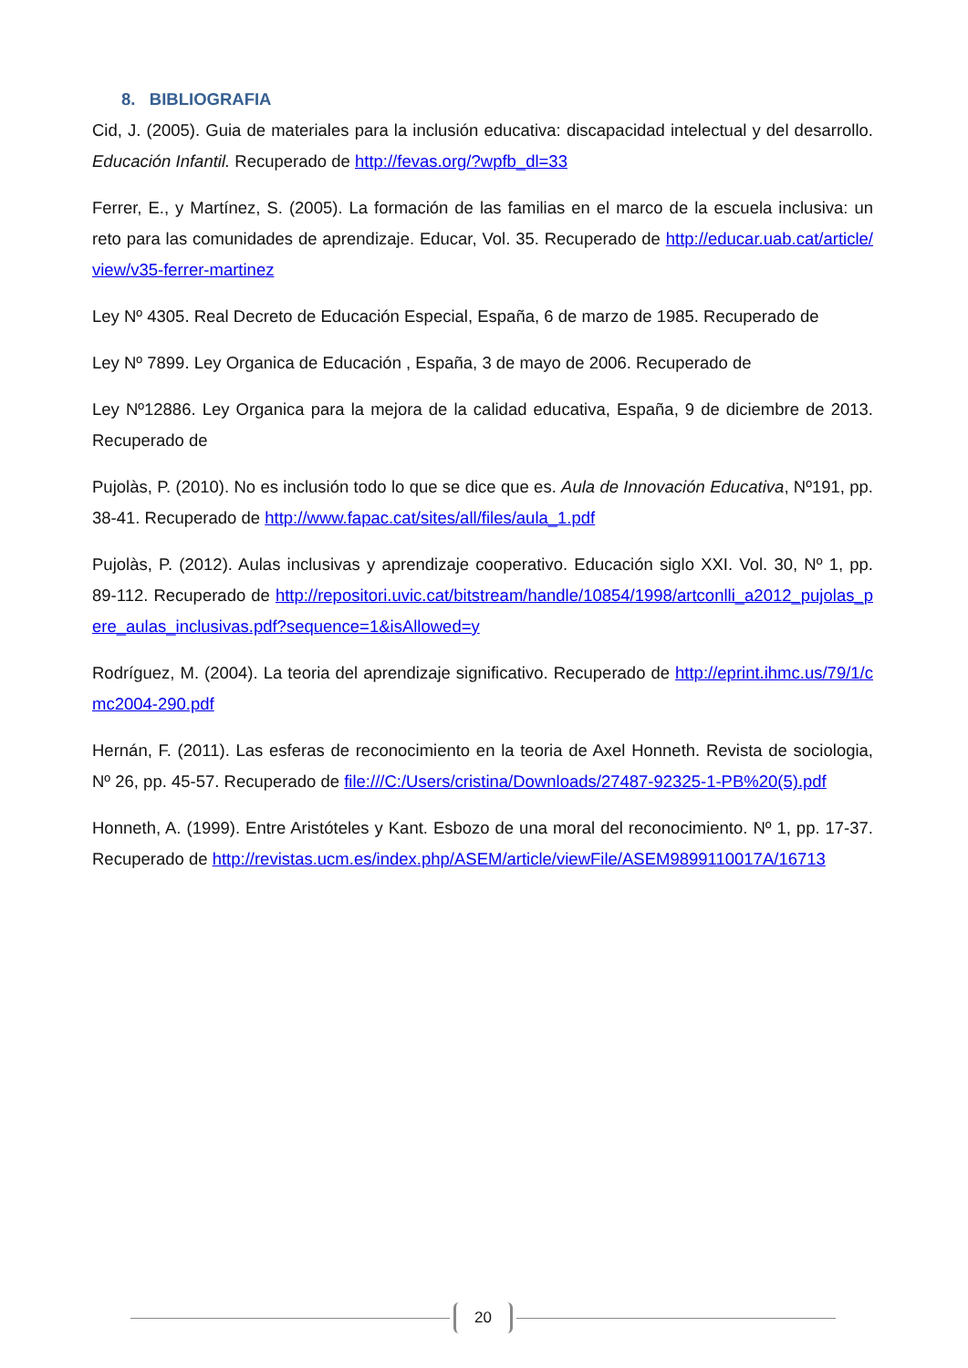8. BIBLIOGRAFIA
Cid, J. (2005). Guia de materiales para la inclusión educativa: discapacidad intelectual y del desarrollo. Educación Infantil. Recuperado de http://fevas.org/?wpfb_dl=33
Ferrer, E., y Martínez, S. (2005). La formación de las familias en el marco de la escuela inclusiva: un reto para las comunidades de aprendizaje. Educar, Vol. 35. Recuperado de http://educar.uab.cat/article/view/v35-ferrer-martinez
Ley Nº 4305. Real Decreto de Educación Especial, España, 6 de marzo de 1985. Recuperado de
Ley Nº 7899. Ley Organica de Educación , España, 3 de mayo de 2006. Recuperado de
Ley Nº12886. Ley Organica para la mejora de la calidad educativa, España, 9 de diciembre de 2013. Recuperado de
Pujolàs, P. (2010). No es inclusión todo lo que se dice que es. Aula de Innovación Educativa, Nº191, pp. 38-41. Recuperado de http://www.fapac.cat/sites/all/files/aula_1.pdf
Pujolàs, P. (2012). Aulas inclusivas y aprendizaje cooperativo. Educación siglo XXI. Vol. 30, Nº 1, pp. 89-112. Recuperado de http://repositori.uvic.cat/bitstream/handle/10854/1998/artconlli_a2012_pujolas_pere_aulas_inclusivas.pdf?sequence=1&isAllowed=y
Rodríguez, M. (2004). La teoria del aprendizaje significativo. Recuperado de http://eprint.ihmc.us/79/1/cmc2004-290.pdf
Hernán, F. (2011). Las esferas de reconocimiento en la teoria de Axel Honneth. Revista de sociologia, Nº 26, pp. 45-57. Recuperado de file:///C:/Users/cristina/Downloads/27487-92325-1-PB%20(5).pdf
Honneth, A. (1999). Entre Aristóteles y Kant. Esbozo de una moral del reconocimiento. Nº 1, pp. 17-37. Recuperado de http://revistas.ucm.es/index.php/ASEM/article/viewFile/ASEM9899110017A/16713
20